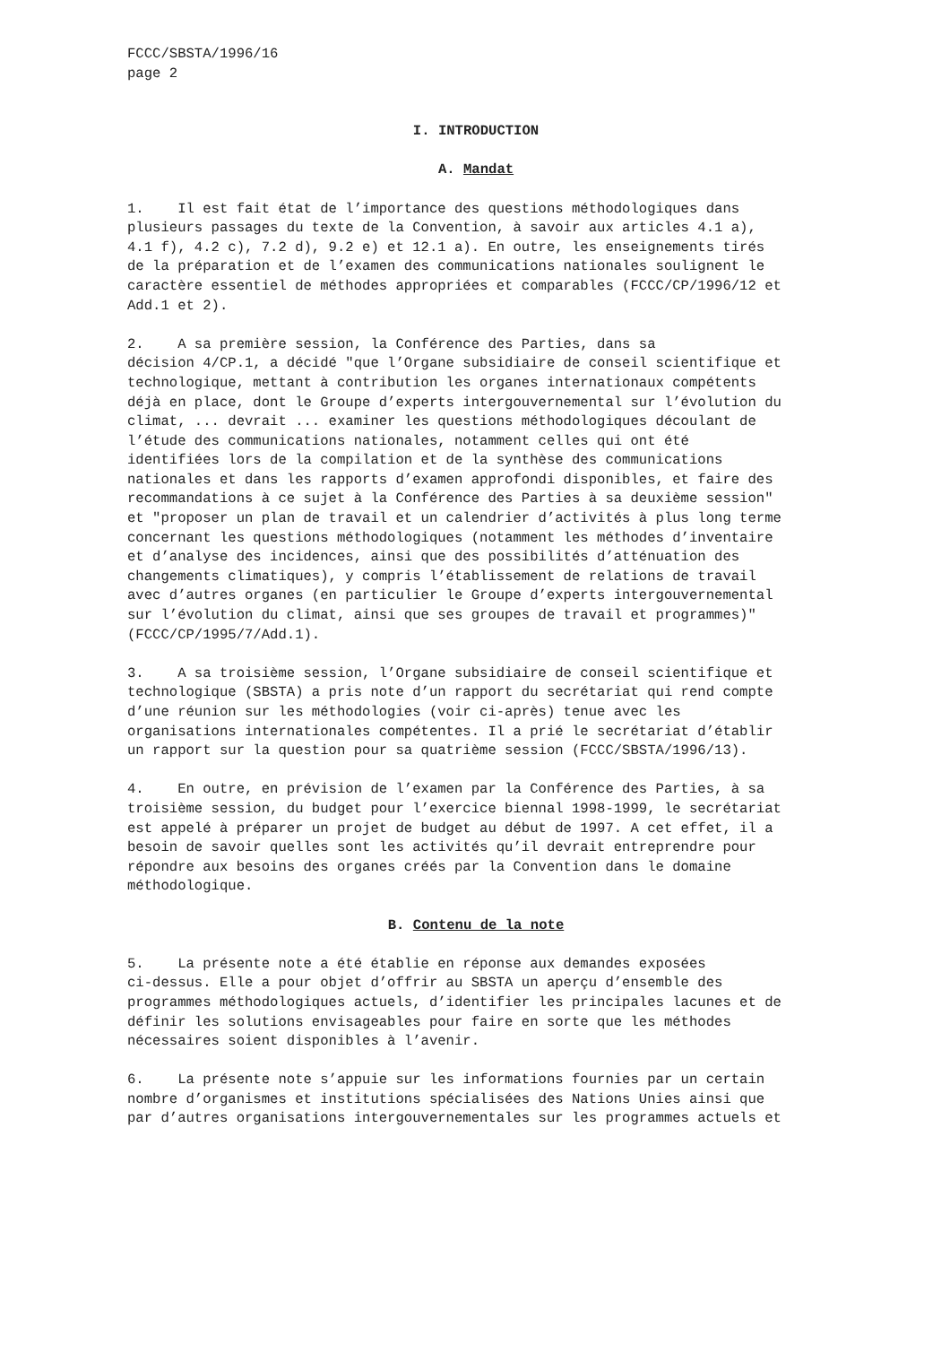FCCC/SBSTA/1996/16
page 2
I. INTRODUCTION
A. Mandat
1. Il est fait état de l’importance des questions méthodologiques dans plusieurs passages du texte de la Convention, à savoir aux articles 4.1 a), 4.1 f), 4.2 c), 7.2 d), 9.2 e) et 12.1 a). En outre, les enseignements tirés de la préparation et de l’examen des communications nationales soulignent le caractère essentiel de méthodes appropriées et comparables (FCCC/CP/1996/12 et Add.1 et 2).
2. A sa première session, la Conférence des Parties, dans sa décision 4/CP.1, a décidé "que l’Organe subsidiaire de conseil scientifique et technologique, mettant à contribution les organes internationaux compétents déjà en place, dont le Groupe d’experts intergouvernemental sur l’évolution du climat, ... devrait ... examiner les questions méthodologiques découlant de l’étude des communications nationales, notamment celles qui ont été identifiées lors de la compilation et de la synthèse des communications nationales et dans les rapports d’examen approfondi disponibles, et faire des recommandations à ce sujet à la Conférence des Parties à sa deuxième session" et "proposer un plan de travail et un calendrier d’activités à plus long terme concernant les questions méthodologiques (notamment les méthodes d’inventaire et d’analyse des incidences, ainsi que des possibilités d’atténuation des changements climatiques), y compris l’établissement de relations de travail avec d’autres organes (en particulier le Groupe d’experts intergouvernemental sur l’évolution du climat, ainsi que ses groupes de travail et programmes)" (FCCC/CP/1995/7/Add.1).
3. A sa troisième session, l’Organe subsidiaire de conseil scientifique et technologique (SBSTA) a pris note d’un rapport du secrétariat qui rend compte d’une réunion sur les méthodologies (voir ci-après) tenue avec les organisations internationales compétentes. Il a prié le secrétariat d’établir un rapport sur la question pour sa quatrième session (FCCC/SBSTA/1996/13).
4. En outre, en prévision de l’examen par la Conférence des Parties, à sa troisième session, du budget pour l’exercice biennal 1998-1999, le secrétariat est appelé à préparer un projet de budget au début de 1997. A cet effet, il a besoin de savoir quelles sont les activités qu’il devrait entreprendre pour répondre aux besoins des organes créés par la Convention dans le domaine méthodologique.
B. Contenu de la note
5. La présente note a été établie en réponse aux demandes exposées ci-dessus. Elle a pour objet d’offrir au SBSTA un aperçu d’ensemble des programmes méthodologiques actuels, d’identifier les principales lacunes et de définir les solutions envisageables pour faire en sorte que les méthodes nécessaires soient disponibles à l’avenir.
6. La présente note s’appuie sur les informations fournies par un certain nombre d’organismes et institutions spécialisées des Nations Unies ainsi que par d’autres organisations intergouvernementales sur les programmes actuels et